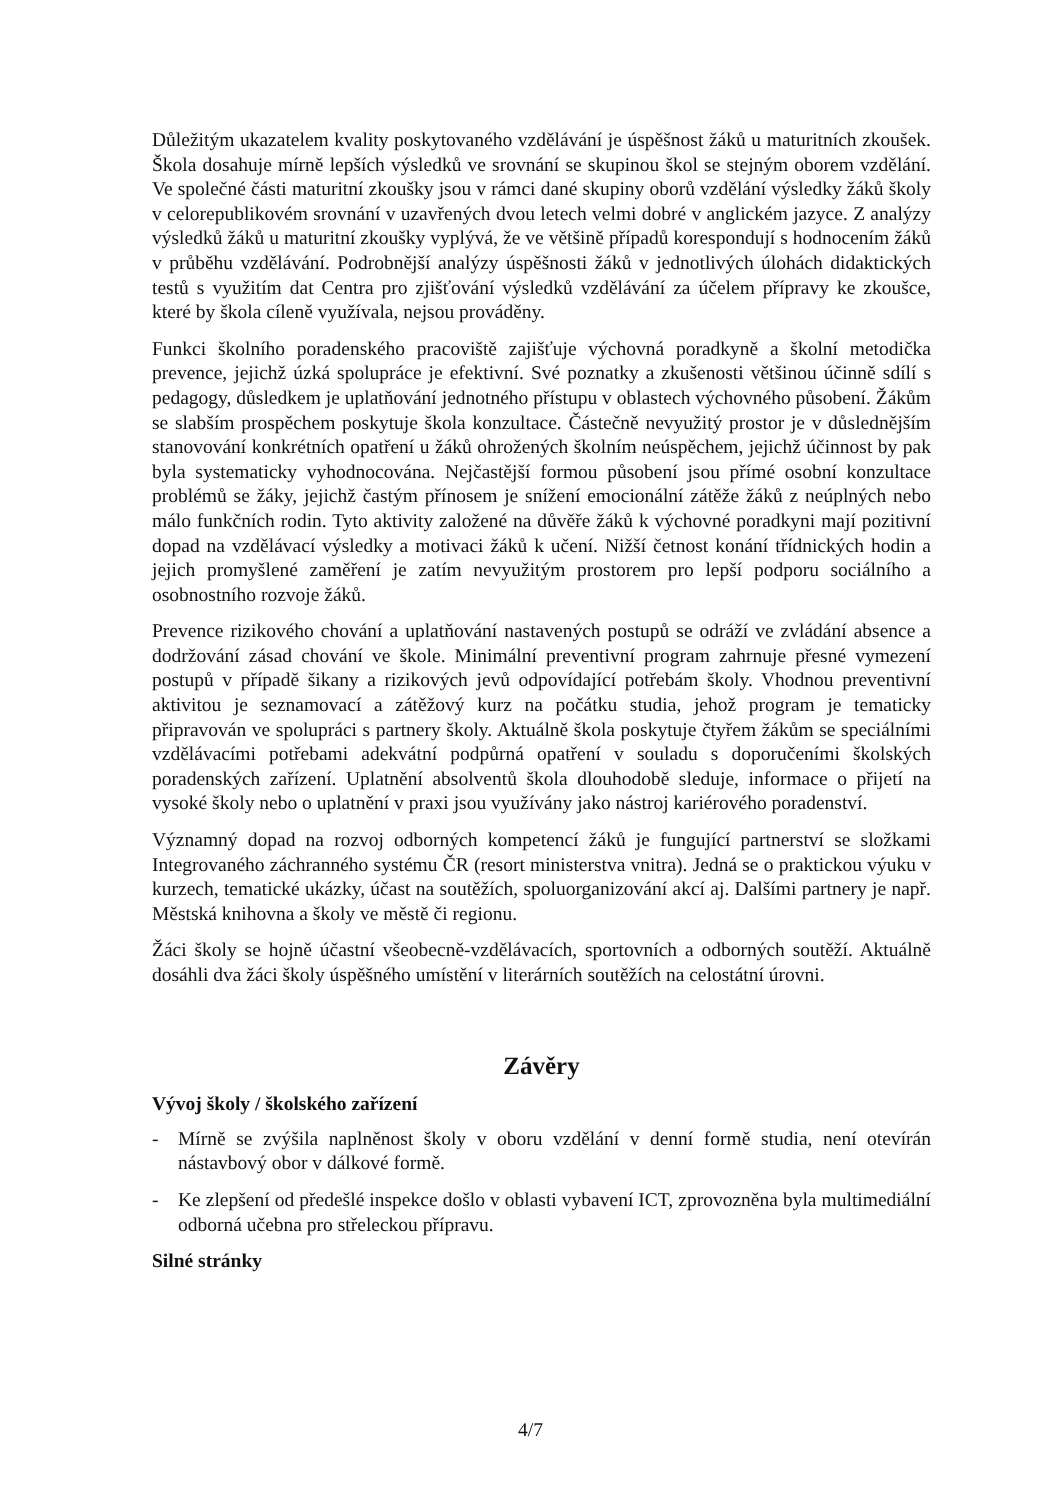Důležitým ukazatelem kvality poskytovaného vzdělávání je úspěšnost žáků u maturitních zkoušek. Škola dosahuje mírně lepších výsledků ve srovnání se skupinou škol se stejným oborem vzdělání. Ve společné části maturitní zkoušky jsou v rámci dané skupiny oborů vzdělání výsledky žáků školy v celorepublikovém srovnání v uzavřených dvou letech velmi dobré v anglickém jazyce. Z analýzy výsledků žáků u maturitní zkoušky vyplývá, že ve většině případů korespondují s hodnocením žáků v průběhu vzdělávání. Podrobnější analýzy úspěšnosti žáků v jednotlivých úlohách didaktických testů s využitím dat Centra pro zjišťování výsledků vzdělávání za účelem přípravy ke zkoušce, které by škola cíleně využívala, nejsou prováděny.
Funkci školního poradenského pracoviště zajišťuje výchovná poradkyně a školní metodička prevence, jejichž úzká spolupráce je efektivní. Své poznatky a zkušenosti většinou účinně sdílí s pedagogy, důsledkem je uplatňování jednotného přístupu v oblastech výchovného působení. Žákům se slabším prospěchem poskytuje škola konzultace. Částečně nevyužitý prostor je v důslednějším stanovování konkrétních opatření u žáků ohrožených školním neúspěchem, jejichž účinnost by pak byla systematicky vyhodnocována. Nejčastější formou působení jsou přímé osobní konzultace problémů se žáky, jejichž častým přínosem je snížení emocionální zátěže žáků z neúplných nebo málo funkčních rodin. Tyto aktivity založené na důvěře žáků k výchovné poradkyni mají pozitivní dopad na vzdělávací výsledky a motivaci žáků k učení. Nižší četnost konání třídnických hodin a jejich promyšlené zaměření je zatím nevyužitým prostorem pro lepší podporu sociálního a osobnostního rozvoje žáků.
Prevence rizikového chování a uplatňování nastavených postupů se odráží ve zvládání absence a dodržování zásad chování ve škole. Minimální preventivní program zahrnuje přesné vymezení postupů v případě šikany a rizikových jevů odpovídající potřebám školy. Vhodnou preventivní aktivitou je seznamovací a zátěžový kurz na počátku studia, jehož program je tematicky připravován ve spolupráci s partnery školy. Aktuálně škola poskytuje čtyřem žákům se speciálními vzdělávacími potřebami adekvátní podpůrná opatření v souladu s doporučeními školských poradenských zařízení. Uplatnění absolventů škola dlouhodobě sleduje, informace o přijetí na vysoké školy nebo o uplatnění v praxi jsou využívány jako nástroj kariérového poradenství.
Významný dopad na rozvoj odborných kompetencí žáků je fungující partnerství se složkami Integrovaného záchranného systému ČR (resort ministerstva vnitra). Jedná se o praktickou výuku v kurzech, tematické ukázky, účast na soutěžích, spoluorganizování akcí aj. Dalšími partnery je např. Městská knihovna a školy ve městě či regionu.
Žáci školy se hojně účastní všeobecně-vzdělávacích, sportovních a odborných soutěží. Aktuálně dosáhli dva žáci školy úspěšného umístění v literárních soutěžích na celostátní úrovni.
Závěry
Vývoj školy / školského zařízení
- Mírně se zvýšila naplněnost školy v oboru vzdělání v denní formě studia, není otevírán nástavbový obor v dálkové formě.
- Ke zlepšení od předešlé inspekce došlo v oblasti vybavení ICT, zprovozněna byla multimediální odborná učebna pro střeleckou přípravu.
Silné stránky
4/7